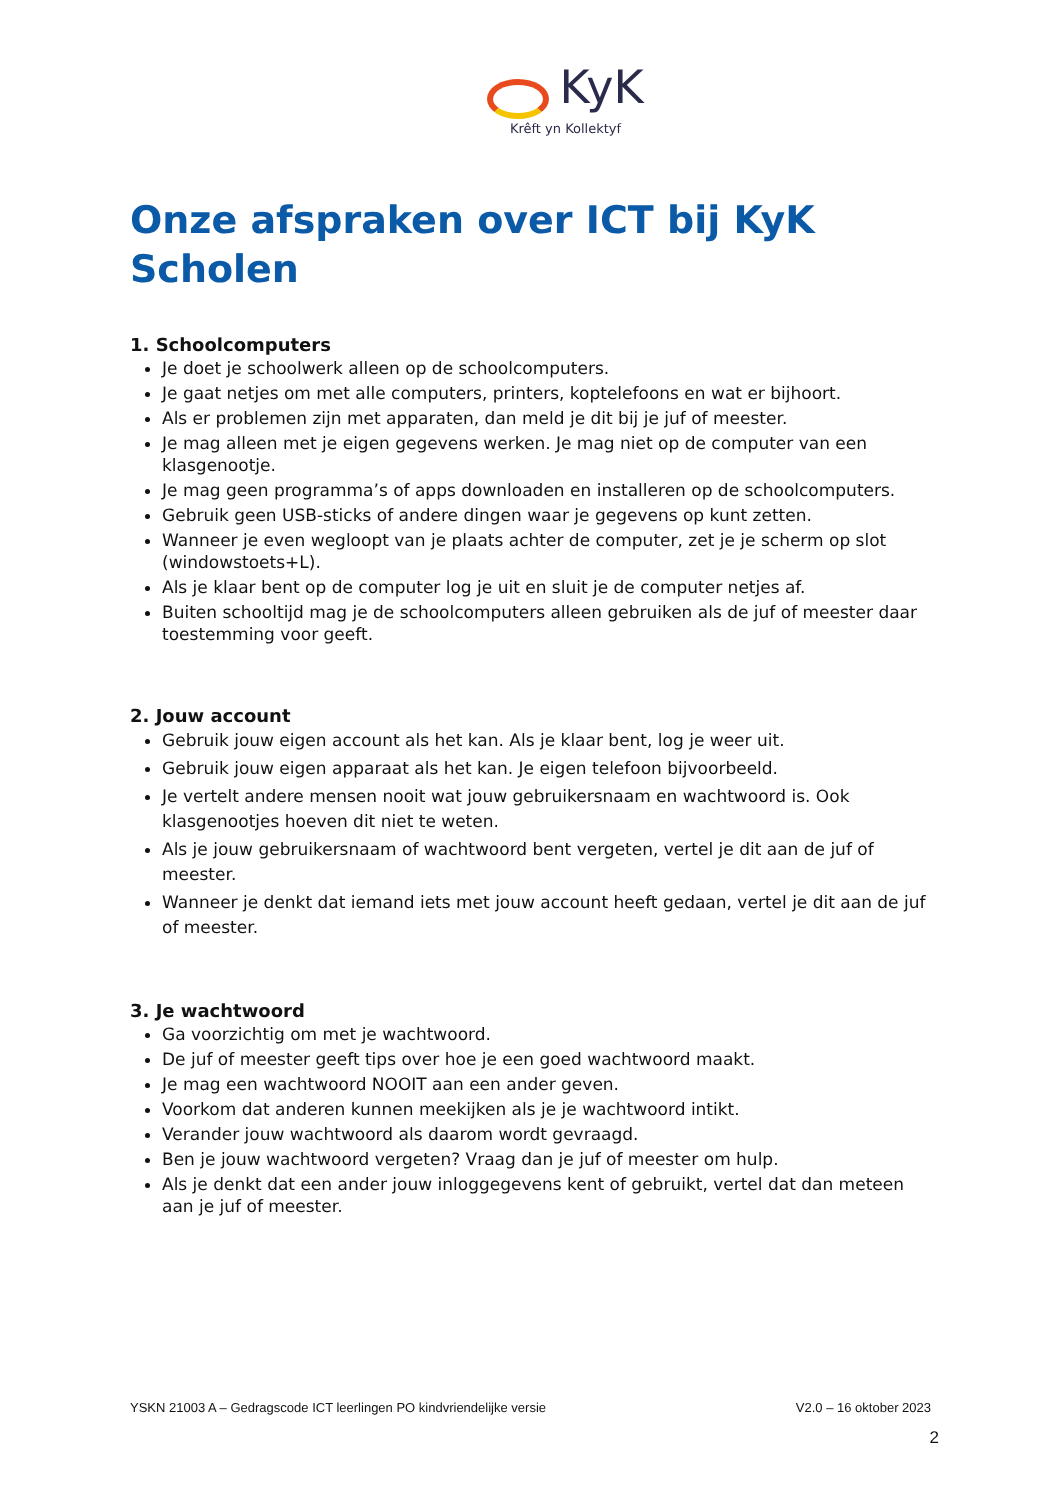KyK
Krêft yn Kollektyf
Onze afspraken over ICT bij KyK Scholen
1. Schoolcomputers
Je doet je schoolwerk alleen op de schoolcomputers.
Je gaat netjes om met alle computers, printers, koptelefoons en wat er bijhoort.
Als er problemen zijn met apparaten, dan meld je dit bij je juf of meester.
Je mag alleen met je eigen gegevens werken. Je mag niet op de computer van een klasgenootje.
Je mag geen programma’s of apps downloaden en installeren op de schoolcomputers.
Gebruik geen USB-sticks of andere dingen waar je gegevens op kunt zetten.
Wanneer je even wegloopt van je plaats achter de computer, zet je je scherm op slot (windowstoets+L).
Als je klaar bent op de computer log je uit en sluit je de computer netjes af.
Buiten schooltijd mag je de schoolcomputers alleen gebruiken als de juf of meester daar toestemming voor geeft.
2. Jouw account
Gebruik jouw eigen account als het kan. Als je klaar bent, log je weer uit.
Gebruik jouw eigen apparaat als het kan. Je eigen telefoon bijvoorbeeld.
Je vertelt andere mensen nooit wat jouw gebruikersnaam en wachtwoord is. Ook klasgenootjes hoeven dit niet te weten.
Als je jouw gebruikersnaam of wachtwoord bent vergeten, vertel je dit aan de juf of meester.
Wanneer je denkt dat iemand iets met jouw account heeft gedaan, vertel je dit aan de juf of meester.
3. Je wachtwoord
Ga voorzichtig om met je wachtwoord.
De juf of meester geeft tips over hoe je een goed wachtwoord maakt.
Je mag een wachtwoord NOOIT aan een ander geven.
Voorkom dat anderen kunnen meekijken als je je wachtwoord intikt.
Verander jouw wachtwoord als daarom wordt gevraagd.
Ben je jouw wachtwoord vergeten? Vraag dan je juf of meester om hulp.
Als je denkt dat een ander jouw inloggegevens kent of gebruikt, vertel dat dan meteen aan je juf of meester.
YSKN 21003 A – Gedragscode ICT leerlingen PO kindvriendelijke versie V2.0 – 16 oktober 2023
2